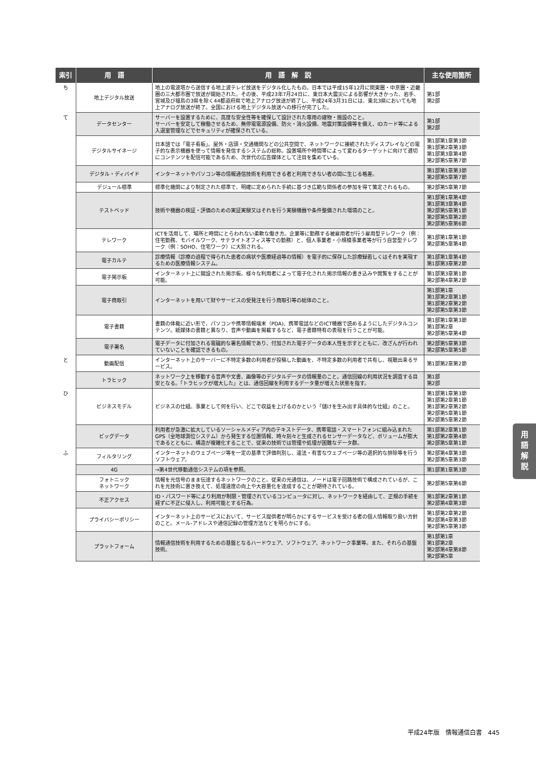| 索引 | 用 語 | 用 語 解 説 | 主な使用箇所 |
| --- | --- | --- | --- |
| ち | 地上デジタル放送 | 地上の電波塔から送信する地上波テレビ放送をデジタル化したもの。日本では平成15年12月に関東圏・中京圏・近畿圏の三大都市圏で放送が開始された。その後、平成23年7月24日に、東日本大震災による影響が大きかった、岩手、宮城及び福島の3県を除く44都道府県で地上アナログ放送が終了し、平成24年3月31日には、東北3県においても地上アナログ放送が終了。全国における地上デジタル放送への移行が完了した。 | 第1部 第2部 |
| て | データセンター | サーバーを設置するために、高度な安全性等を確保して設計された専用の建物・施設のこと。 サーバーを安定して稼働させるため、無停電電源設備、防火・消火設備、地震対策設備等を備え、IDカード等による入退室管理などでセキュリティが確保されている。 | 第1部 第2部 |
| | デジタルサイネージ | 日本語では「電子看板」。屋外・店頭・交通機関などの公共空間で、ネットワークに接続されたディスプレイなどの電子的な表示機器を使って情報を発信するシステムの総称。設置場所や時間帯によって変わるターゲットに向けて適切にコンテンツを配信可能であるため、次世代の広告媒体として注目を集めている。 | 第1部第1章第3節 第1部第2章第3節 第1部第3章第4節 第2部第5章第7節 |
| | デジタル・ディバイド | インターネットやパソコン等の情報通信技術を利用できる者と利用できない者の間に生じる格差。 | 第1部第1章第3節 第2部第5章第7節 |
| | デジュール標準 | 標準化機関により制定された標準で、明確に定められた手続に基づき広範な関係者の参加を得て策定されるもの。 | 第2部第5章第7節 |
| | テストベッド | 技術や機器の検証・評価のための実証実験又はそれを行う実験機器や条件整備された環境のこと。 | 第1部第1章第4節 第1部第3章第4節 第2部第5章第1節 第2部第5章第2節 第2部第5章第6節 |
| | テレワーク | ICTを活用して、場所と時間にとらわれない柔軟な働き方。企業等に勤務する被雇用者が行う雇用型テレワーク（例：住宅勤務、モバイルワーク、サテライトオフィス等での勤務）と、個人事業者・小規模事業者等が行う自営型テレワーク（例：SOHO、住宅ワーク）に大別される。 | 第1部第1章第1節 第2部第5章第4節 |
| | 電子カルテ | 診療情報（診療の過程で得られた患者の病状や医療経過等の情報）を電子的に保存した診療録若しくはそれを実現するための医療情報システム。 | 第1部第1章第4節 第1部第3章第2節 |
| | 電子掲示板 | インターネット上に開設された掲示板。様々な利用者によって電子化された掲示情報の書き込みや閲覧をすることが可能。 | 第1部第3章第1節 第2部第4章第2節 |
| | 電子商取引 | インターネットを用いて財やサービスの受発注を行う商取引等の総体のこと。 | 第1部第1章 第1部第2章第1節 第1部第2章第2節 第2部第5章第3節 |
| | 電子書籍 | 書籍の体裁に近い形で、パソコンや携帯情報端末（PDA)、携帯電話などのICT機器で読めるようにしたデジタルコンテンツ。紙媒体の書籍と異なり、音声や動画を掲載するなど、電子書籍特有の表現を行うことが可能。 | 第1部第1章第3節 第1部第2章 第2部第5章第4節 |
| | 電子署名 | 電子データに付加される電磁的な署名情報であり、付加された電子データの本人性を示すとともに、改ざんが行われていないことを確認できるもの。 | 第2部第5章第3節 第2部第5章第5節 |
| と | 動画配信 | インターネット上のサーバーに不特定多数の利用者が投稿した動画を、不特定多数の利用者で共有し、視聴出来るサービス。 | 第1部第2章第2節 |
| | トラヒック | ネットワーク上を移動する音声や文書、画像等のデジタルデータの情報量のこと。通信回線の利用状況を調査する目安となる。「トラヒックが増大した」とは、通信回線を利用するデータ量が増えた状態を指す。 | 第1部 第2部 |
| ひ | ビジネスモデル | ビジネスの仕組。事業として何を行い、どこで収益を上げるのかという「儲けを生み出す具体的な仕組」のこと。 | 第1部第1章第3節 第1部第2章第1節 第1部第2章第2節 第2部第5章第1節 第2部第5章第2節 |
| | ビッグデータ | 利用者が急激に拡大しているソーシャルメディア内のテキストデータ、携帯電話・スマートフォンに組み込まれたGPS（全地球測位システム）から発生する位置情報、時々刻々と生成されるセンサーデータなど、ボリュームが膨大であるとともに、構造が複雑化することで、従来の技術では管理や処理が困難なデータ群。 | 第1部第2章第1節 第1部第2章第4節 第2部第5章第1節 |
| ふ | フィルタリング | インターネットのウェブページ等を一定の基準で評価判別し、違法・有害なウェブページ等の選択的な排除等を行うソフトウェア。 | 第2部第4章第3節 第2部第5章第3節 |
| | 4G | →第4世代移動通信システムの項を参照。 | 第1部第1章第3節 |
| | フォトニック ネットワーク | 情報を光信号のまま伝達するネットワークのこと。従来の光通信は、ノードは電子回路技術で構成されているが、これを光技術に置き換えて、処理速度の向上や大容量化を達成することが期待されている。 | 第2部第5章第6節 |
| | 不正アクセス | ID・パスワード等により利用が制限・管理されているコンピュータに対し、ネットワークを経由して、正規の手続を経ずに不正に侵入し、利用可能とする行為。 | 第1部第2章第1節 第2部第4章第3節 |
| | プライバシーポリシー | インターネット上のサービスにおいて、サービス提供者が明らかにするサービスを受ける者の個人情報取り扱い方針のこと。メール-アドレスや通信記録の管理方法などを明らかにする。 | 第1部第2章第2節 第2部第4章第3節 第2部第5章第3節 |
| | プラットフォーム | 情報通信技術を利用するための基盤となるハードウェア、ソフトウェア、ネットワーク事業等。また、それらの基盤技術。 | 第1部第1章 第1部第2章 第2部第4章第8節 第2部第5章 |
用
語
解
説
平成24年版　情報通信白書　445